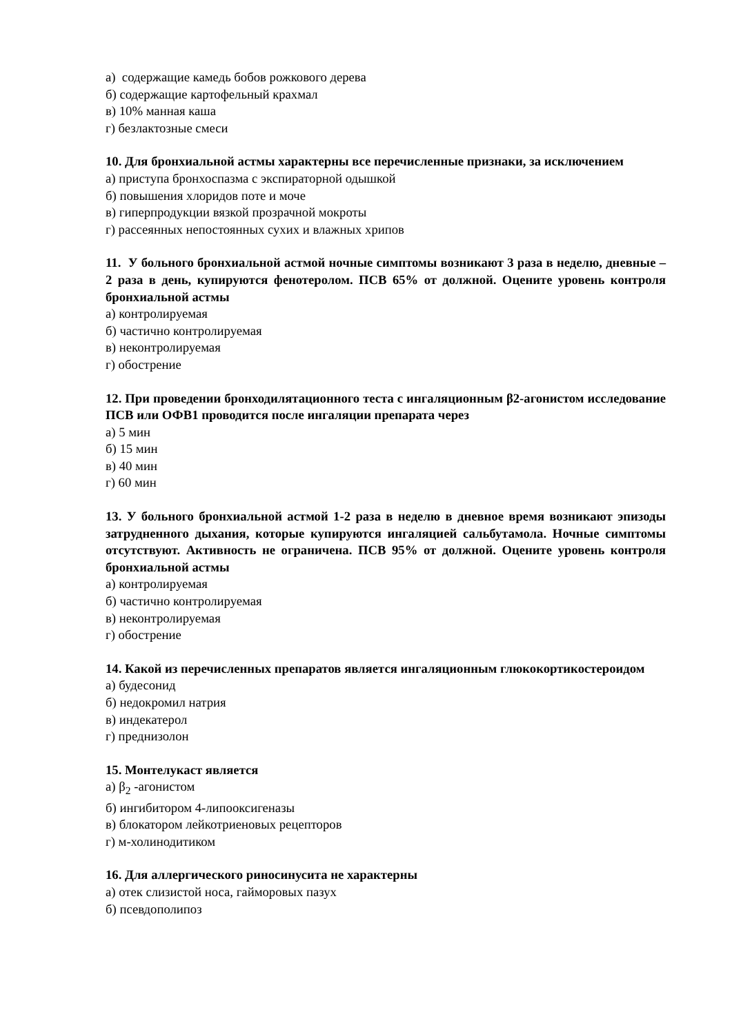а) содержащие камедь бобов рожкового дерева
б) содержащие картофельный крахмал
в) 10% манная каша
г) безлактозные смеси
10. Для бронхиальной астмы характерны все перечисленные признаки, за исключением
а) приступа бронхоспазма с экспираторной одышкой
б) повышения хлоридов поте и моче
в) гиперпродукции вязкой прозрачной мокроты
г) рассеянных непостоянных сухих и влажных хрипов
11. У больного бронхиальной астмой ночные симптомы возникают 3 раза в неделю, дневные – 2 раза в день, купируются фенотеролом. ПСВ 65% от должной. Оцените уровень контроля бронхиальной астмы
а) контролируемая
б) частично контролируемая
в) неконтролируемая
г) обострение
12. При проведении бронходилятационного теста с ингаляционным β2-агонистом исследование ПСВ или ОФВ1 проводится после ингаляции препарата через
а) 5 мин
б) 15 мин
в) 40 мин
г) 60 мин
13. У больного бронхиальной астмой 1-2 раза в неделю в дневное время возникают эпизоды затрудненного дыхания, которые купируются ингаляцией сальбутамола. Ночные симптомы отсутствуют. Активность не ограничена. ПСВ 95% от должной. Оцените уровень контроля бронхиальной астмы
а) контролируемая
б) частично контролируемая
в) неконтролируемая
г) обострение
14. Какой из перечисленных препаратов является ингаляционным глюкокортикостероидом
а) будесонид
б) недокромил натрия
в) индекатерол
г) преднизолон
15. Монтелукаст является
а) β<sub>2</sub> -агонистом
б) ингибитором 4-липооксигеназы
в) блокатором лейкотриеновых рецепторов
г) м-холинодитиком
16. Для аллергического риносинусита не характерны
а) отек слизистой носа, гайморовых пазух
б) псевдополипоз